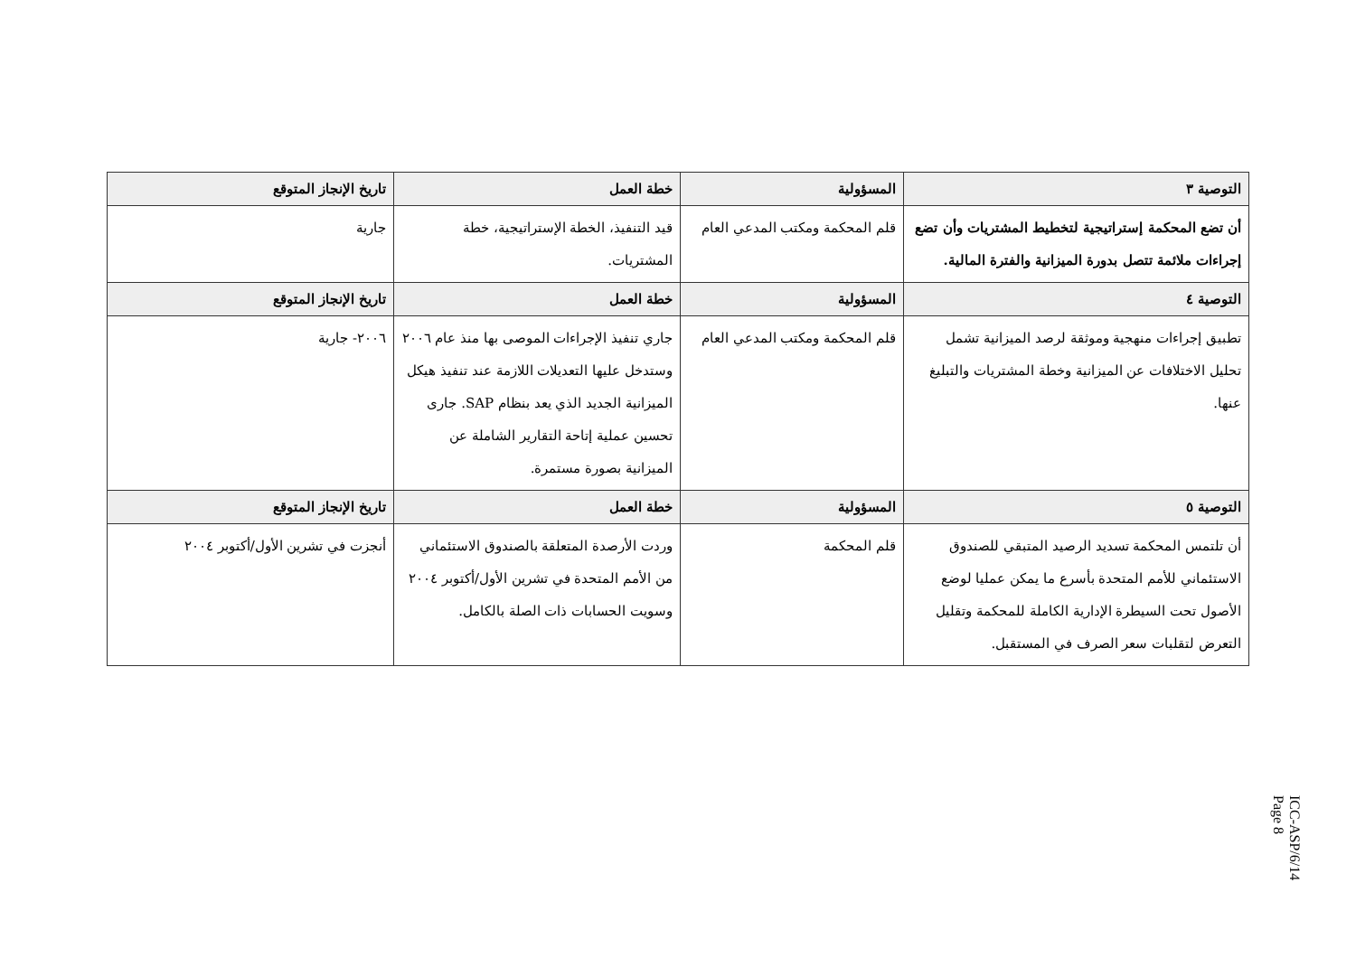| التوصية ٣ | المسؤولية | خطة العمل | تاريخ الإنجاز المتوقع |
| --- | --- | --- | --- |
| أن تضع المحكمة إستراتيجية لتخطيط المشتريات وأن تضع إجراءات ملائمة تتصل بدورة الميزانية والفترة المالية. | قلم المحكمة ومكتب المدعي العام | قيد التنفيذ، الخطة الإستراتيجية، خطة المشتريات. | جارية |
| التوصية ٤ | المسؤولية | خطة العمل | تاريخ الإنجاز المتوقع |
| تطبيق إجراءات منهجية وموثقة لرصد الميزانية تشمل تحليل الاختلافات عن الميزانية وخطة المشتريات والتبليغ عنها. | قلم المحكمة ومكتب المدعي العام | جاري تنفيذ الإجراءات الموصى بها منذ عام ٢٠٠٦ وستدخل عليها التعديلات اللازمة عند تنفيذ هيكل الميزانية الجديد الذي يعد بنظام SAP. جارى تحسين عملية إتاحة التقارير الشاملة عن الميزانية بصورة مستمرة. | ٢٠٠٦- جارية |
| التوصية ٥ | المسؤولية | خطة العمل | تاريخ الإنجاز المتوقع |
| أن تلتمس المحكمة تسديد الرصيد المتبقي للصندوق الاستئماني للأمم المتحدة بأسرع ما يمكن عمليا لوضع الأصول تحت السيطرة الإدارية الكاملة للمحكمة وتقليل التعرض لتقلبات سعر الصرف في المستقبل. | قلم المحكمة | وردت الأرصدة المتعلقة بالصندوق الاستئماني من الأمم المتحدة في تشرين الأول/أكتوبر ٢٠٠٤ وسويت الحسابات ذات الصلة بالكامل. | أنجزت في تشرين الأول/أكتوبر ٢٠٠٤ |
ICC-ASP/6/14
Page 8